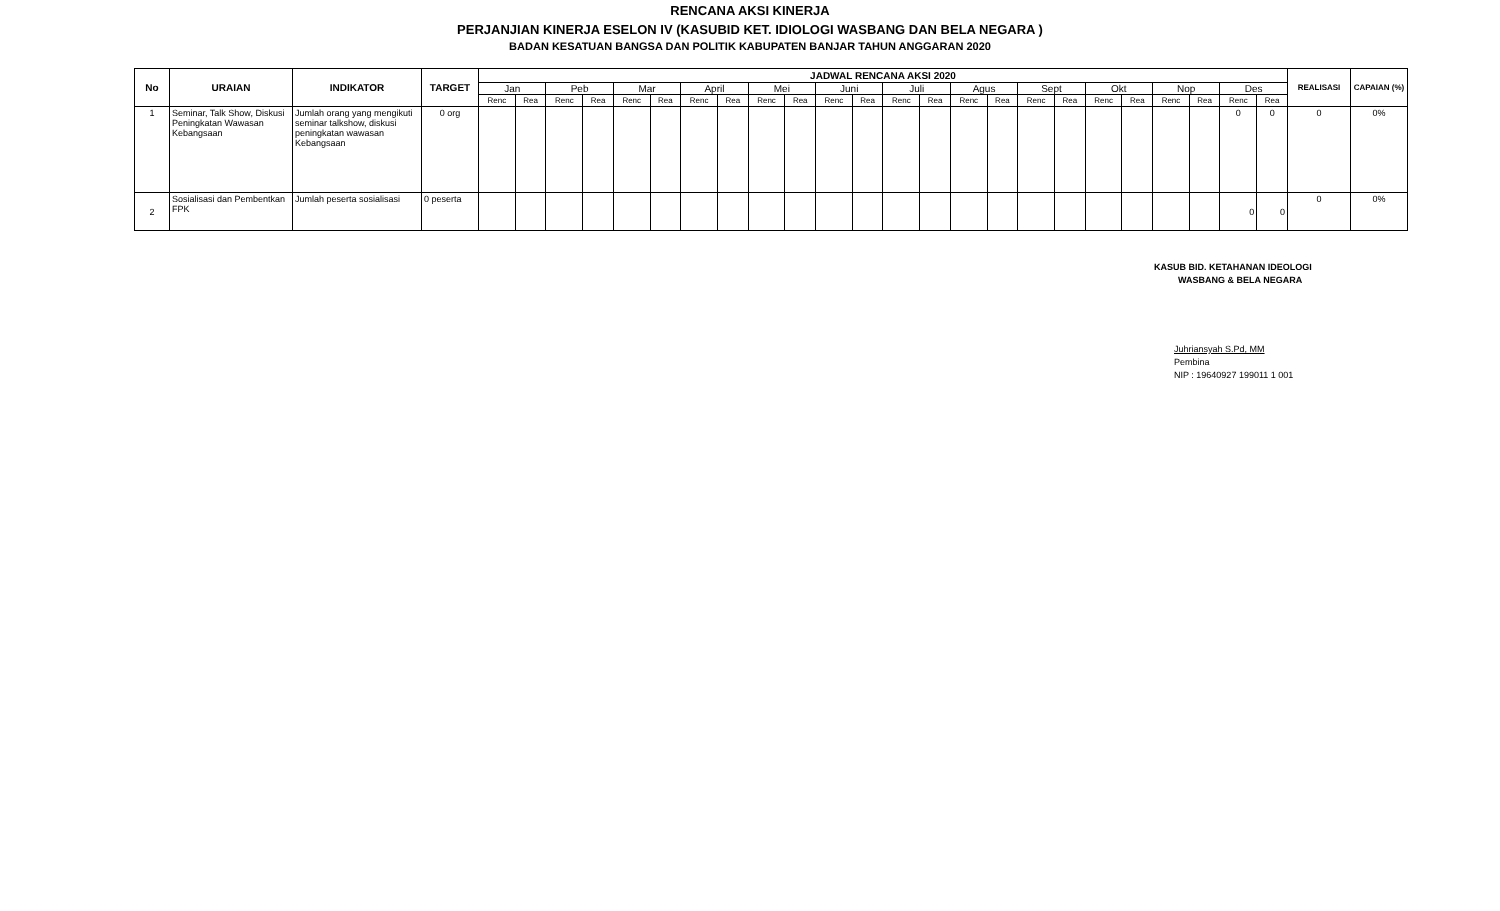RENCANA AKSI KINERJA
PERJANJIAN KINERJA ESELON IV (KASUBID KET. IDIOLOGI WASBANG DAN BELA NEGARA )
BADAN KESATUAN BANGSA DAN POLITIK KABUPATEN BANJAR TAHUN ANGGARAN 2020
| No | URAIAN | INDIKATOR | TARGET | JADWAL RENCANA AKSI 2020 | | | | | | | | | | | | | | | | | | | | | | | | REALISASI | CAPAIAN (%) |
| --- | --- | --- | --- | --- | --- | --- | --- | --- | --- | --- | --- | --- | --- | --- | --- | --- | --- | --- | --- | --- | --- | --- | --- | --- | --- | --- | --- | --- | --- |
| | | | | Jan | | Peb | | Mar | | April | | Mei | | Juni | | Juli | | Agus | | Sept | | Okt | | Nop | | Des | | | |
| | | | | Renc | Rea | Renc | Rea | Renc | Rea | Renc | Rea | Renc | Rea | Renc | Rea | Renc | Rea | Renc | Rea | Renc | Rea | Renc | Rea | Renc | Rea | Renc | Rea | | |
| 1 | Seminar, Talk Show, Diskusi Peningkatan Wawasan Kebangsaan | Jumlah orang yang mengikuti seminar talkshow, diskusi peningkatan wawasan Kebangsaan | 0 org | | | | | | | | | | | | | | | | | | | | | | | 0 | 0 | 0 | 0% |
| 2 | Sosialisasi dan Pembentkan FPK | Jumlah peserta sosialisasi | 0 peserta | | | | | | | | | | | | | | | | | | | | | | | 0 | 0 | 0 | 0% |
KASUB BID. KETAHANAN IDEOLOGI
WASBANG & BELA NEGARA
Juhriansyah S.Pd, MM
Pembina
NIP : 19640927 199011 1 001